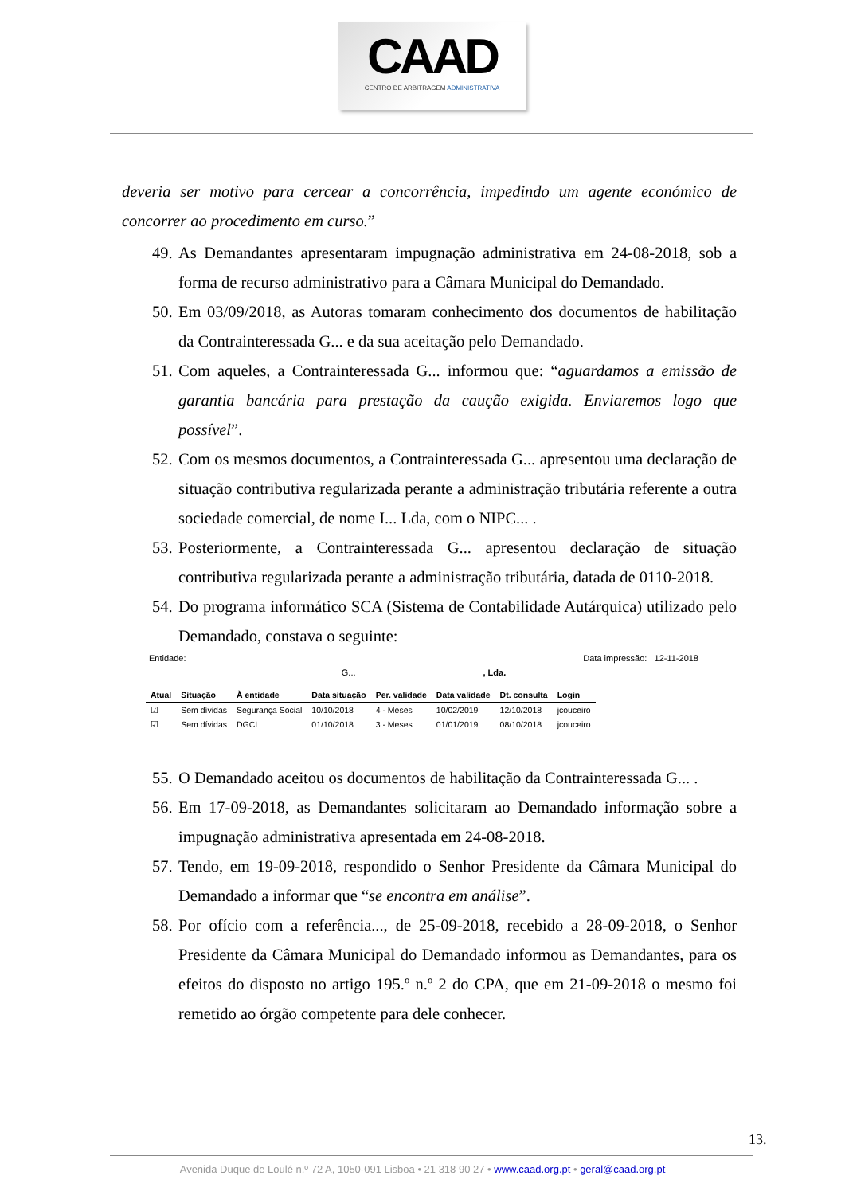CAAD
CENTRO DE ARBITRAGEM ADMINISTRATIVA
deveria ser motivo para cercear a concorrência, impedindo um agente económico de concorrer ao procedimento em curso.”
49. As Demandantes apresentaram impugnação administrativa em 24-08-2018, sob a forma de recurso administrativo para a Câmara Municipal do Demandado.
50. Em 03/09/2018, as Autoras tomaram conhecimento dos documentos de habilitação da Contrainteressada G... e da sua aceitação pelo Demandado.
51. Com aqueles, a Contrainteressada G... informou que: “aguardamos a emissão de garantia bancária para prestação da caução exigida. Enviaremos logo que possível”.
52. Com os mesmos documentos, a Contrainteressada G... apresentou uma declaração de situação contributiva regularizada perante a administração tributária referente a outra sociedade comercial, de nome I... Lda, com o NIPC... .
53. Posteriormente, a Contrainteressada G... apresentou declaração de situação contributiva regularizada perante a administração tributária, datada de 0110-2018.
54. Do programa informático SCA (Sistema de Contabilidade Autárquica) utilizado pelo Demandado, constava o seguinte:
Entidade: Data impressão: 12-11-2018
G..., Lda.
| Atual | Situação | À entidade | Data situação | Per. validade | Data validade | Dt. consulta | Login |
| --- | --- | --- | --- | --- | --- | --- | --- |
| ☑ | Sem dívidas | Segurança Social | 10/10/2018 | 4 - Meses | 10/02/2019 | 12/10/2018 | jcouceiro |
| ☑ | Sem dívidas | DGCI | 01/10/2018 | 3 - Meses | 01/01/2019 | 08/10/2018 | jcouceiro |
55. O Demandado aceitou os documentos de habilitação da Contrainteressada G... .
56. Em 17-09-2018, as Demandantes solicitaram ao Demandado informação sobre a impugnação administrativa apresentada em 24-08-2018.
57. Tendo, em 19-09-2018, respondido o Senhor Presidente da Câmara Municipal do Demandado a informar que “se encontra em análise”.
58. Por ofício com a referência..., de 25-09-2018, recebido a 28-09-2018, o Senhor Presidente da Câmara Municipal do Demandado informou as Demandantes, para os efeitos do disposto no artigo 195.º n.º 2 do CPA, que em 21-09-2018 o mesmo foi remetido ao órgão competente para dele conhecer.
13.
Avenida Duque de Loulé n.º 72 A, 1050-091 Lisboa • 21 318 90 27 • www.caad.org.pt • geral@caad.org.pt